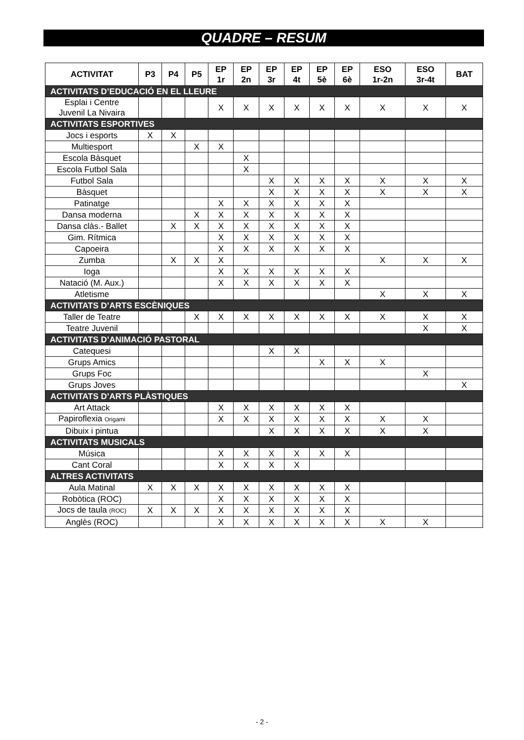QUADRE – RESUM
| ACTIVITAT | P3 | P4 | P5 | EP 1r | EP 2n | EP 3r | EP 4t | EP 5è | EP 6è | ESO 1r-2n | ESO 3r-4t | BAT |
| --- | --- | --- | --- | --- | --- | --- | --- | --- | --- | --- | --- | --- |
| ACTIVITATS D’EDUCACIÓ EN EL LLEURE | | | | | | | | | | | | |
| Esplai i Centre Juvenil La Nivaira | | | | X | X | X | X | X | X | X | X | X |
| ACTIVITATS ESPORTIVES | | | | | | | | | | | | |
| Jocs i esports | X | X | | | | | | | | | | |
| Multiesport | | | X | X | | | | | | | | |
| Escola Bàsquet | | | | | X | | | | | | | |
| Escola Futbol Sala | | | | | X | | | | | | | |
| Futbol Sala | | | | | | X | X | X | X | X | X | X |
| Bàsquet | | | | | | X | X | X | X | X | X | X |
| Patinatge | | | | X | X | X | X | X | X | | | |
| Dansa moderna | | | X | X | X | X | X | X | X | | | |
| Dansa clàs.- Ballet | | X | X | X | X | X | X | X | X | | | |
| Gim. Rítmica | | | | X | X | X | X | X | X | | | |
| Capoeira | | | | X | X | X | X | X | X | | | |
| Zumba | | X | X | X | | | | | | X | X | X |
| Ioga | | | | X | X | X | X | X | X | | | |
| Natació (M. Aux.) | | | | X | X | X | X | X | X | | | |
| Atletisme | | | | | | | | | | X | X | X |
| ACTIVITATS D’ARTS ESCÈNIQUES | | | | | | | | | | | | |
| Taller de Teatre | | | X | X | X | X | X | X | X | X | X | X |
| Teatre Juvenil | | | | | | | | | | | X | X |
| ACTIVITATS D’ANIMACIÓ PASTORAL | | | | | | | | | | | | |
| Catequesi | | | | | | X | X | | | | | |
| Grups Amics | | | | | | | | X | X | X | | |
| Grups Foc | | | | | | | | | | | X | |
| Grups Joves | | | | | | | | | | | | X |
| ACTIVITATS D’ARTS PLÀSTIQUES | | | | | | | | | | | | |
| Art Attack | | | | X | X | X | X | X | X | | | |
| Papiroflexia Origami | | | | X | X | X | X | X | X | X | X | |
| Dibuix i pintua | | | | | | X | X | X | X | X | X | |
| ACTIVITATS MUSICALS | | | | | | | | | | | | |
| Música | | | | X | X | X | X | X | X | | | |
| Cant Coral | | | | X | X | X | X | | | | | |
| ALTRES ACTIVITATS | | | | | | | | | | | | |
| Aula Matinal | X | X | X | X | X | X | X | X | X | | | |
| Robòtica (ROC) | | | | X | X | X | X | X | X | | | |
| Jocs de taula (ROC) | X | X | X | X | X | X | X | X | X | | | |
| Anglès (ROC) | | | | X | X | X | X | X | X | X | X | |
- 2 -